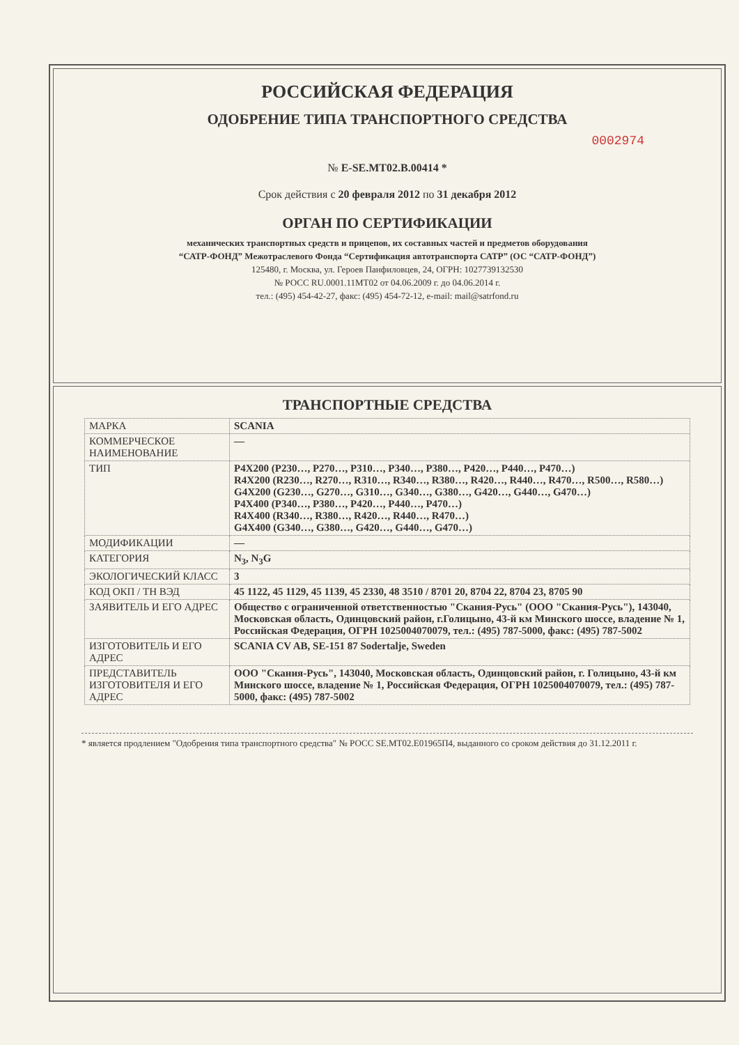РОССИЙСКАЯ ФЕДЕРАЦИЯ
ОДОБРЕНИЕ ТИПА ТРАНСПОРТНОГО СРЕДСТВА
0002974
№ E-SE.MT02.B.00414 *
Срок действия с 20 февраля 2012 по 31 декабря 2012
ОРГАН ПО СЕРТИФИКАЦИИ
механических транспортных средств и прицепов, их составных частей и предметов оборудования
“САТР-ФОНД” Межотраслевого Фонда “Сертификация автотранспорта САТР” (ОС “САТР-ФОНД”)
125480, г. Москва, ул. Героев Панфиловцев, 24, ОГРН: 1027739132530
№ РОСС RU.0001.11МТ02 от 04.06.2009 г. до 04.06.2014 г.
тел.: (495) 454-42-27, факс: (495) 454-72-12, e-mail: mail@satrfond.ru
ТРАНСПОРТНЫЕ СРЕДСТВА
| МАРКА | SCANIA |
| КОММЕРЧЕСКОЕ НАИМЕНОВАНИЕ | — |
| ТИП | P4X200 (P230…, P270…, P310…, P340…, P380…, P420…, P440…, P470…) R4X200 (R230…, R270…, R310…, R340…, R380…, R420…, R440…, R470…, R500…, R580…) G4X200 (G230…, G270…, G310…, G340…, G380…, G420…, G440…, G470…) P4X400 (P340…, P380…, P420…, P440…, P470…) R4X400 (R340…, R380…, R420…, R440…, R470…) G4X400 (G340…, G380…, G420…, G440…, G470…) |
| МОДИФИКАЦИИ | — |
| КАТЕГОРИЯ | N<sub>3</sub>, N<sub>3</sub>G |
| ЭКОЛОГИЧЕСКИЙ КЛАСС | 3 |
| КОД ОКП / ТН ВЭД | 45 1122, 45 1129, 45 1139, 45 2330, 48 3510 / 8701 20, 8704 22, 8704 23, 8705 90 |
| ЗАЯВИТЕЛЬ И ЕГО АДРЕС | Общество с ограниченной ответственностью "Скания-Русь" (ООО "Скания-Русь"), 143040, Московская область, Одинцовский район, г.Голицыно, 43-й км Минского шоссе, владение № 1, Российская Федерация, ОГРН 1025004070079, тел.: (495) 787-5000, факс: (495) 787-5002 |
| ИЗГОТОВИТЕЛЬ И ЕГО АДРЕС | SCANIA CV AB, SE-151 87 Sodertalje, Sweden |
| ПРЕДСТАВИТЕЛЬ ИЗГОТОВИТЕЛЯ И ЕГО АДРЕС | ООО "Скания-Русь", 143040, Московская область, Одинцовский район, г. Голицыно, 43-й км Минского шоссе, владение № 1, Российская Федерация, ОГРН 1025004070079, тел.: (495) 787-5000, факс: (495) 787-5002 |
* является продлением "Одобрения типа транспортного средства" № РОСС SE.MT02.E01965П4, выданного со сроком действия до 31.12.2011 г.